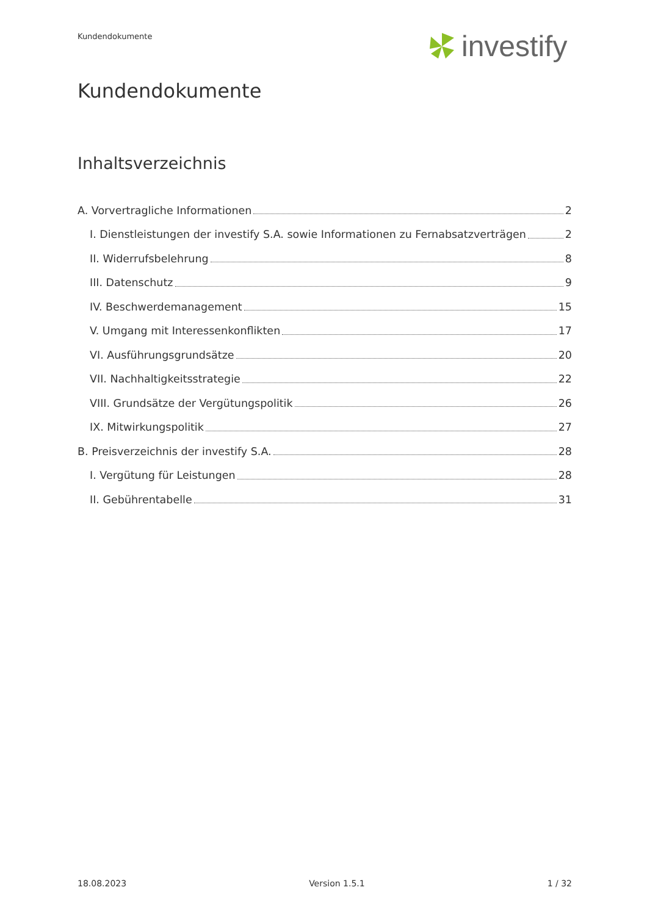Kundendokumente investify
Kundendokumente
Inhaltsverzeichnis
A. Vorvertragliche Informationen 2
I. Dienstleistungen der investify S.A. sowie Informationen zu Fernabsatzverträgen 2
II. Widerrufsbelehrung 8
III. Datenschutz 9
IV. Beschwerdemanagement 15
V. Umgang mit Interessenkonflikten 17
VI. Ausführungsgrundsätze 20
VII. Nachhaltigkeitsstrategie 22
VIII. Grundsätze der Vergütungspolitik 26
IX. Mitwirkungspolitik 27
B. Preisverzeichnis der investify S.A. 28
I. Vergütung für Leistungen 28
II. Gebührentabelle 31
18.08.2023 Version 1.5.1 1 / 32